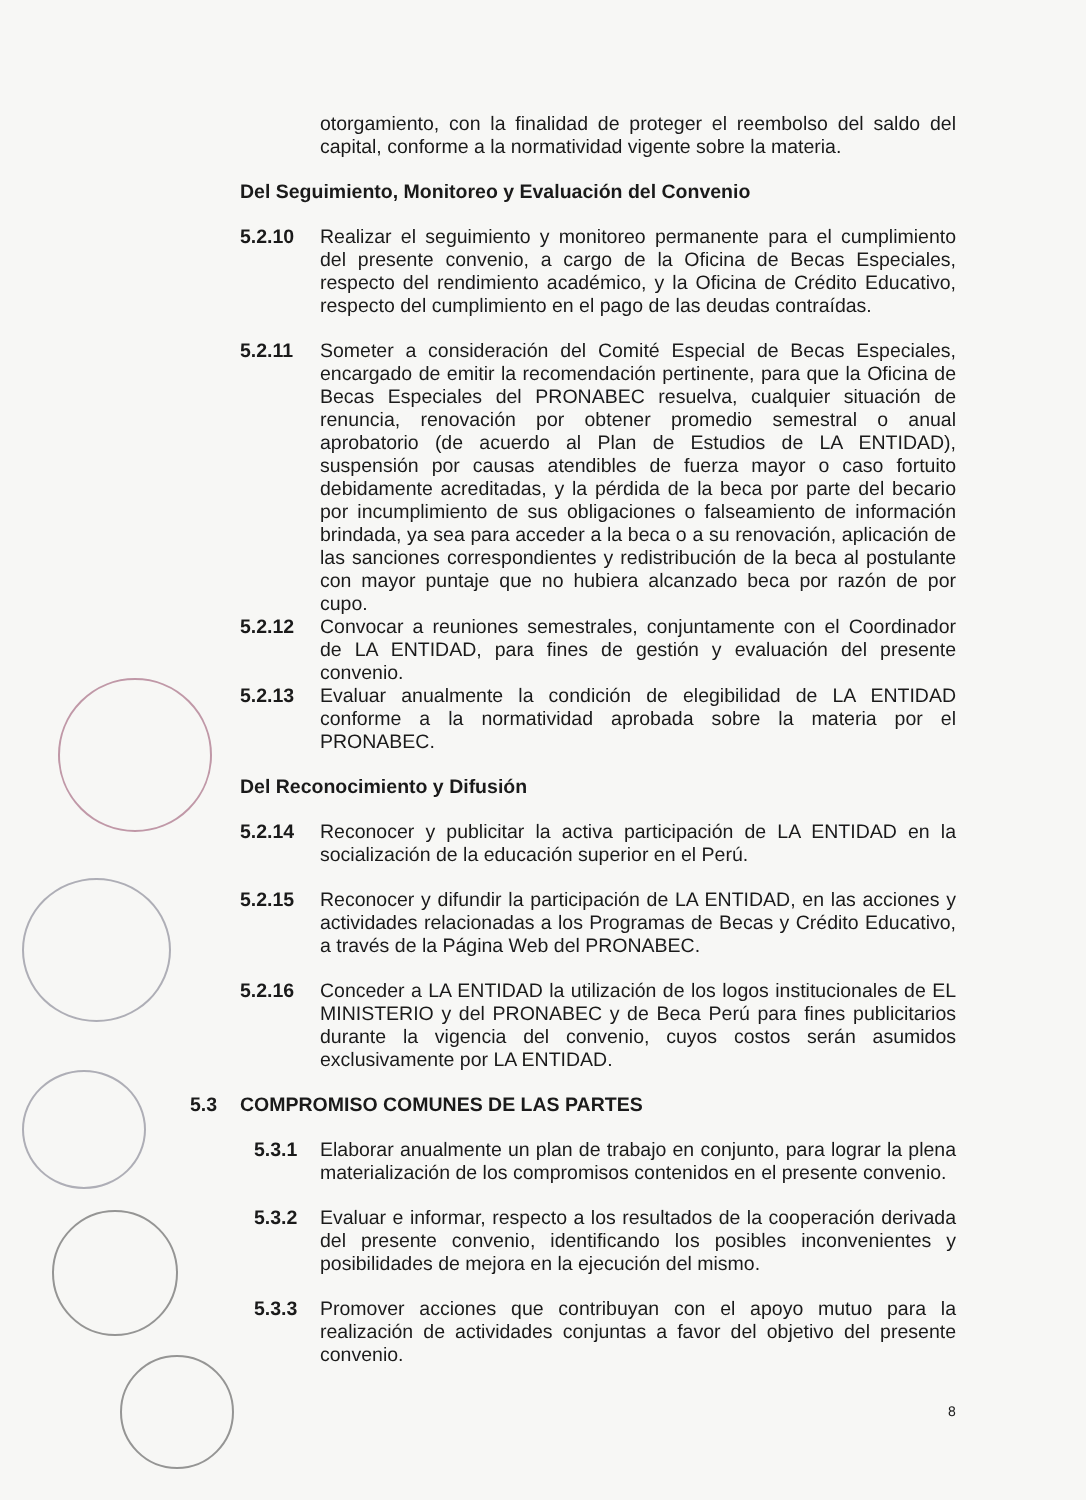otorgamiento, con la finalidad de proteger el reembolso del saldo del capital, conforme a la normatividad vigente sobre la materia.
Del Seguimiento, Monitoreo y Evaluación del Convenio
5.2.10 Realizar el seguimiento y monitoreo permanente para el cumplimiento del presente convenio, a cargo de la Oficina de Becas Especiales, respecto del rendimiento académico, y la Oficina de Crédito Educativo, respecto del cumplimiento en el pago de las deudas contraídas.
5.2.11 Someter a consideración del Comité Especial de Becas Especiales, encargado de emitir la recomendación pertinente, para que la Oficina de Becas Especiales del PRONABEC resuelva, cualquier situación de renuncia, renovación por obtener promedio semestral o anual aprobatorio (de acuerdo al Plan de Estudios de LA ENTIDAD), suspensión por causas atendibles de fuerza mayor o caso fortuito debidamente acreditadas, y la pérdida de la beca por parte del becario por incumplimiento de sus obligaciones o falseamiento de información brindada, ya sea para acceder a la beca o a su renovación, aplicación de las sanciones correspondientes y redistribución de la beca al postulante con mayor puntaje que no hubiera alcanzado beca por razón de por cupo.
5.2.12 Convocar a reuniones semestrales, conjuntamente con el Coordinador de LA ENTIDAD, para fines de gestión y evaluación del presente convenio.
5.2.13 Evaluar anualmente la condición de elegibilidad de LA ENTIDAD conforme a la normatividad aprobada sobre la materia por el PRONABEC.
Del Reconocimiento y Difusión
5.2.14 Reconocer y publicitar la activa participación de LA ENTIDAD en la socialización de la educación superior en el Perú.
5.2.15 Reconocer y difundir la participación de LA ENTIDAD, en las acciones y actividades relacionadas a los Programas de Becas y Crédito Educativo, a través de la Página Web del PRONABEC.
5.2.16 Conceder a LA ENTIDAD la utilización de los logos institucionales de EL MINISTERIO y del PRONABEC y de Beca Perú para fines publicitarios durante la vigencia del convenio, cuyos costos serán asumidos exclusivamente por LA ENTIDAD.
5.3 COMPROMISO COMUNES DE LAS PARTES
5.3.1 Elaborar anualmente un plan de trabajo en conjunto, para lograr la plena materialización de los compromisos contenidos en el presente convenio.
5.3.2 Evaluar e informar, respecto a los resultados de la cooperación derivada del presente convenio, identificando los posibles inconvenientes y posibilidades de mejora en la ejecución del mismo.
5.3.3 Promover acciones que contribuyan con el apoyo mutuo para la realización de actividades conjuntas a favor del objetivo del presente convenio.
8